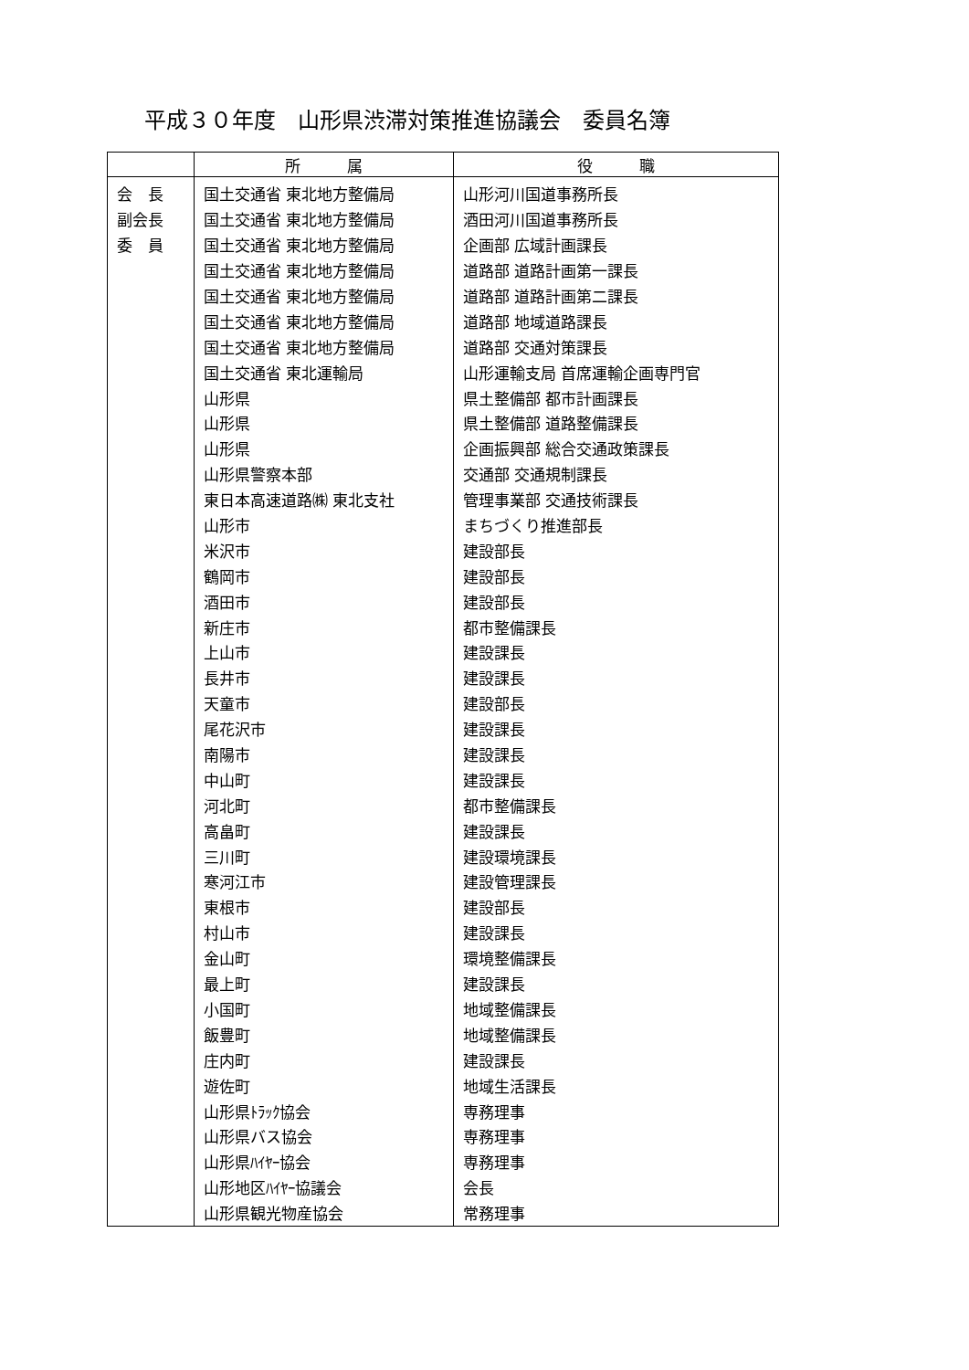平成３０年度　山形県渋滞対策推進協議会　委員名簿
| | 所 属 | 役 職 |
| --- | --- | --- |
| 会 長 | 国土交通省 東北地方整備局 | 山形河川国道事務所長 |
| 副会長 | 国土交通省 東北地方整備局 | 酒田河川国道事務所長 |
| 委 員 | 国土交通省 東北地方整備局 | 企画部 広域計画課長 |
| | 国土交通省 東北地方整備局 | 道路部 道路計画第一課長 |
| | 国土交通省 東北地方整備局 | 道路部 道路計画第二課長 |
| | 国土交通省 東北地方整備局 | 道路部 地域道路課長 |
| | 国土交通省 東北地方整備局 | 道路部 交通対策課長 |
| | 国土交通省 東北運輸局 | 山形運輸支局 首席運輸企画専門官 |
| | 山形県 | 県土整備部 都市計画課長 |
| | 山形県 | 県土整備部 道路整備課長 |
| | 山形県 | 企画振興部 総合交通政策課長 |
| | 山形県警察本部 | 交通部 交通規制課長 |
| | 東日本高速道路㈱ 東北支社 | 管理事業部 交通技術課長 |
| | 山形市 | まちづくり推進部長 |
| | 米沢市 | 建設部長 |
| | 鶴岡市 | 建設部長 |
| | 酒田市 | 建設部長 |
| | 新庄市 | 都市整備課長 |
| | 上山市 | 建設課長 |
| | 長井市 | 建設課長 |
| | 天童市 | 建設部長 |
| | 尾花沢市 | 建設課長 |
| | 南陽市 | 建設課長 |
| | 中山町 | 建設課長 |
| | 河北町 | 都市整備課長 |
| | 高畠町 | 建設課長 |
| | 三川町 | 建設環境課長 |
| | 寒河江市 | 建設管理課長 |
| | 東根市 | 建設部長 |
| | 村山市 | 建設課長 |
| | 金山町 | 環境整備課長 |
| | 最上町 | 建設課長 |
| | 小国町 | 地域整備課長 |
| | 飯豊町 | 地域整備課長 |
| | 庄内町 | 建設課長 |
| | 遊佐町 | 地域生活課長 |
| | 山形県ﾄﾗｯｸ協会 | 専務理事 |
| | 山形県バス協会 | 専務理事 |
| | 山形県ﾊｲﾔｰ協会 | 専務理事 |
| | 山形地区ﾊｲﾔｰ協議会 | 会長 |
| | 山形県観光物産協会 | 常務理事 |